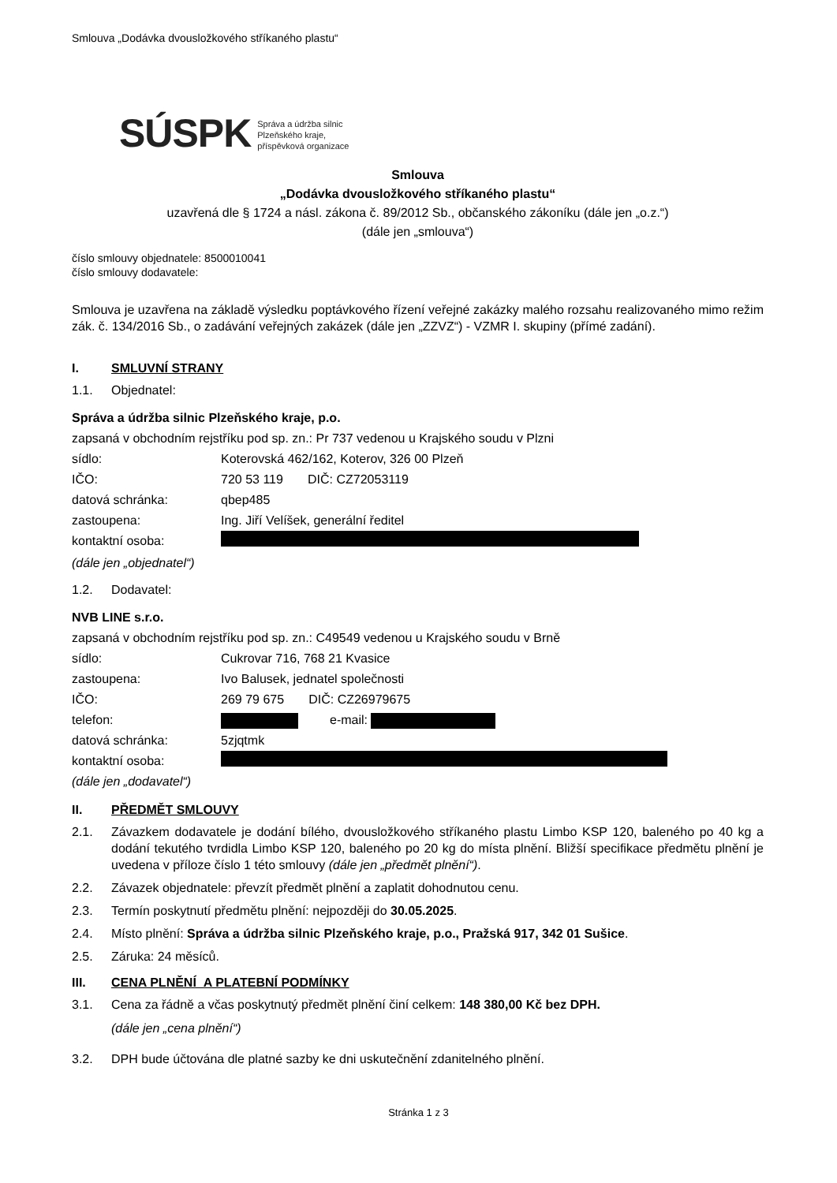Smlouva „Dodávka dvousložkového stříkaného plastu“
SÚSPK Správa a údržba silnic
Plzeňského kraje,
příspěvková organizace
Smlouva
„Dodávka dvousložkového stříkaného plastu“
uzavřená dle § 1724 a násl. zákona č. 89/2012 Sb., občanského zákoníku (dále jen „o.z.“)
(dále jen „smlouva“)
číslo smlouvy objednatele: 8500010041
číslo smlouvy dodavatele:
Smlouva je uzavřena na základě výsledku poptávkového řízení veřejné zakázky malého rozsahu realizovaného mimo režim zák. č. 134/2016 Sb., o zadávání veřejných zakázek (dále jen „ZZVZ“) - VZMR I. skupiny (přímé zadání).
I. SMLUVNÍ STRANY
1.1. Objednatel:
Správa a údržba silnic Plzeňského kraje, p.o.
zapsaná v obchodním rejstříku pod sp. zn.: Pr 737 vedenou u Krajského soudu v Plzni
sídlo: Koterovská 462/162, Koterov, 326 00 Plzeň
IČO: 720 53 119 DIČ: CZ72053119
datová schránka: qbep485
zastoupena: Ing. Jiří Velíšek, generální ředitel
kontaktní osoba:
(dále jen „objednatel“)
1.2. Dodavatel:
NVB LINE s.r.o.
zapsaná v obchodním rejstříku pod sp. zn.: C49549 vedenou u Krajského soudu v Brně
sídlo: Cukrovar 716, 768 21 Kvasice
zastoupena: Ivo Balusek, jednatel společnosti
IČO: 269 79 675 DIČ: CZ26979675
telefon: e-mail:
datová schránka: 5zjqtmk
kontaktní osoba:
(dále jen „dodavatel“)
II. PŘEDMĚT SMLOUVY
2.1. Závazkem dodavatele je dodání bílého, dvousložkového stříkaného plastu Limbo KSP 120, baleného po 40 kg a dodání tekutého tvrdidla Limbo KSP 120, baleného po 20 kg do místa plnění. Bližší specifikace předmětu plnění je uvedena v příloze číslo 1 této smlouvy (dále jen „předmět plnění“).
2.2. Závazek objednatele: převzít předmět plnění a zaplatit dohodnutou cenu.
2.3. Termín poskytnutí předmětu plnění: nejpozději do 30.05.2025.
2.4. Místo plnění: Správa a údržba silnic Plzeňského kraje, p.o., Pražská 917, 342 01 Sušice.
2.5. Záruka: 24 měsíců.
III. CENA PLNĚNÍ A PLATEBNÍ PODMÍNKY
3.1. Cena za řádně a včas poskytnutý předmět plnění činí celkem: 148 380,00 Kč bez DPH.
(dále jen „cena plnění“)
3.2. DPH bude účtována dle platné sazby ke dni uskutečnění zdanitelného plnění.
Stránka 1 z 3